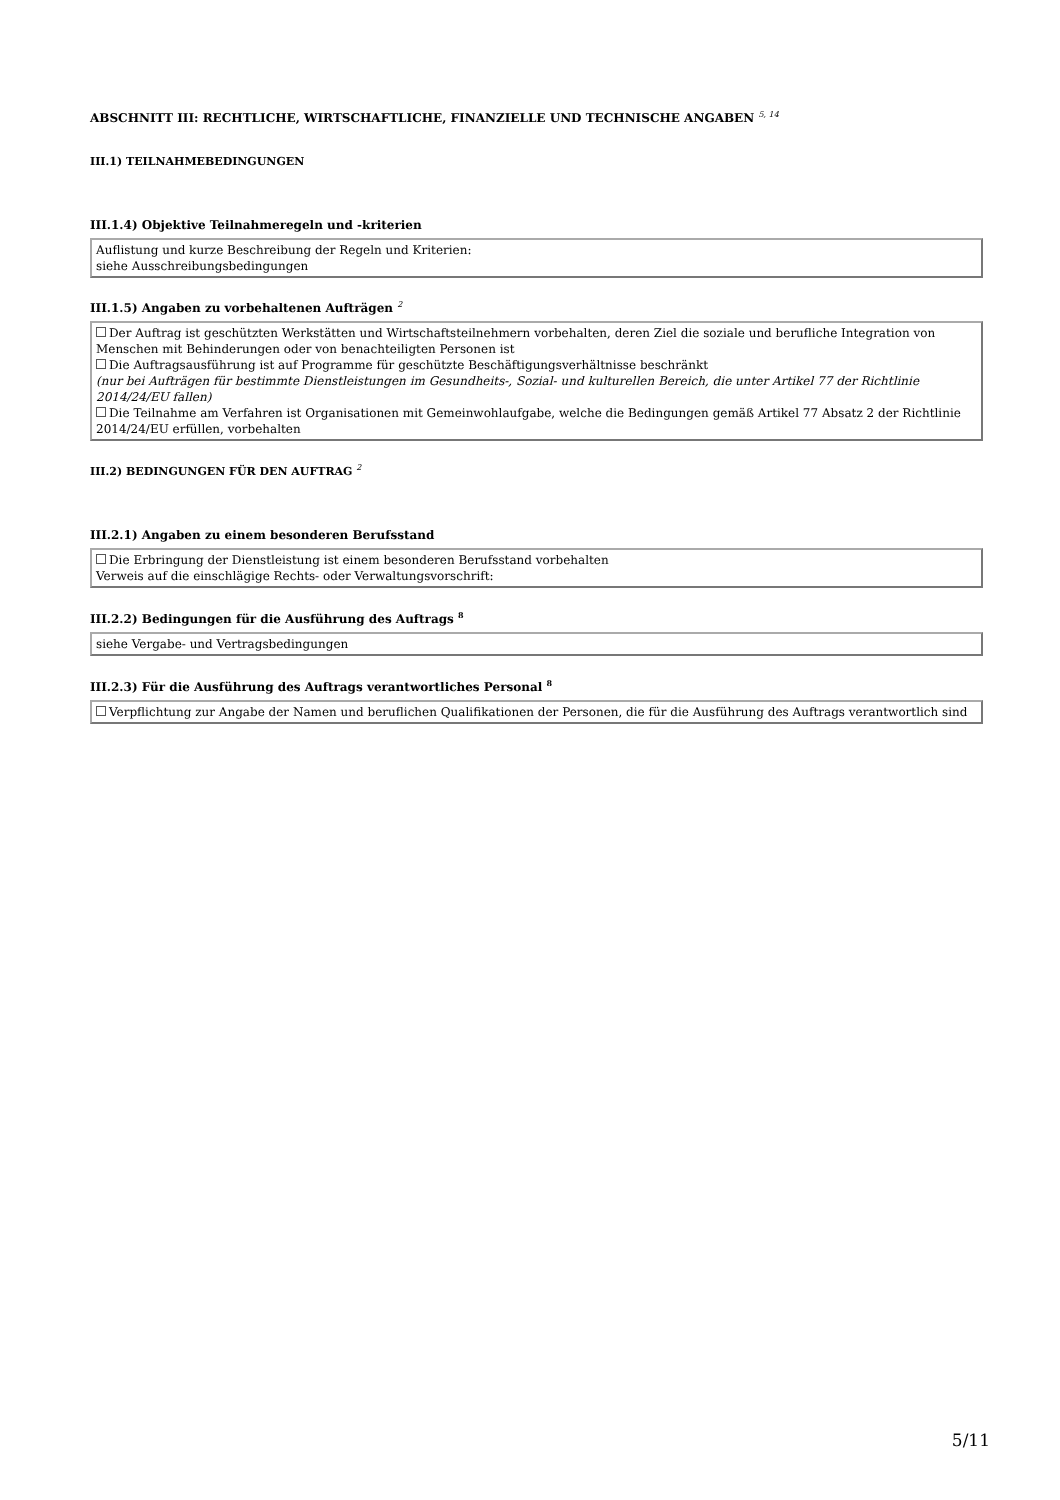ABSCHNITT III: RECHTLICHE, WIRTSCHAFTLICHE, FINANZIELLE UND TECHNISCHE ANGABEN <sup>5, 14</sup>
III.1) TEILNAHMEBEDINGUNGEN
III.1.4) Objektive Teilnahmeregeln und -kriterien
Auflistung und kurze Beschreibung der Regeln und Kriterien:
siehe Ausschreibungsbedingungen
III.1.5) Angaben zu vorbehaltenen Aufträgen <sup>2</sup>
Der Auftrag ist geschützten Werkstätten und Wirtschaftsteilnehmern vorbehalten, deren Ziel die soziale und berufliche Integration von Menschen mit Behinderungen oder von benachteiligten Personen ist
Die Auftragsausführung ist auf Programme für geschützte Beschäftigungsverhältnisse beschränkt
(nur bei Aufträgen für bestimmte Dienstleistungen im Gesundheits-, Sozial- und kulturellen Bereich, die unter Artikel 77 der Richtlinie 2014/24/EU fallen)
Die Teilnahme am Verfahren ist Organisationen mit Gemeinwohlaufgabe, welche die Bedingungen gemäß Artikel 77 Absatz 2 der Richtlinie 2014/24/EU erfüllen, vorbehalten
III.2) BEDINGUNGEN FÜR DEN AUFTRAG <sup>2</sup>
III.2.1) Angaben zu einem besonderen Berufsstand
Die Erbringung der Dienstleistung ist einem besonderen Berufsstand vorbehalten
Verweis auf die einschlägige Rechts- oder Verwaltungsvorschrift:
III.2.2) Bedingungen für die Ausführung des Auftrags <sup>8</sup>
siehe Vergabe- und Vertragsbedingungen
III.2.3) Für die Ausführung des Auftrags verantwortliches Personal <sup>8</sup>
Verpflichtung zur Angabe der Namen und beruflichen Qualifikationen der Personen, die für die Ausführung des Auftrags verantwortlich sind
5/11